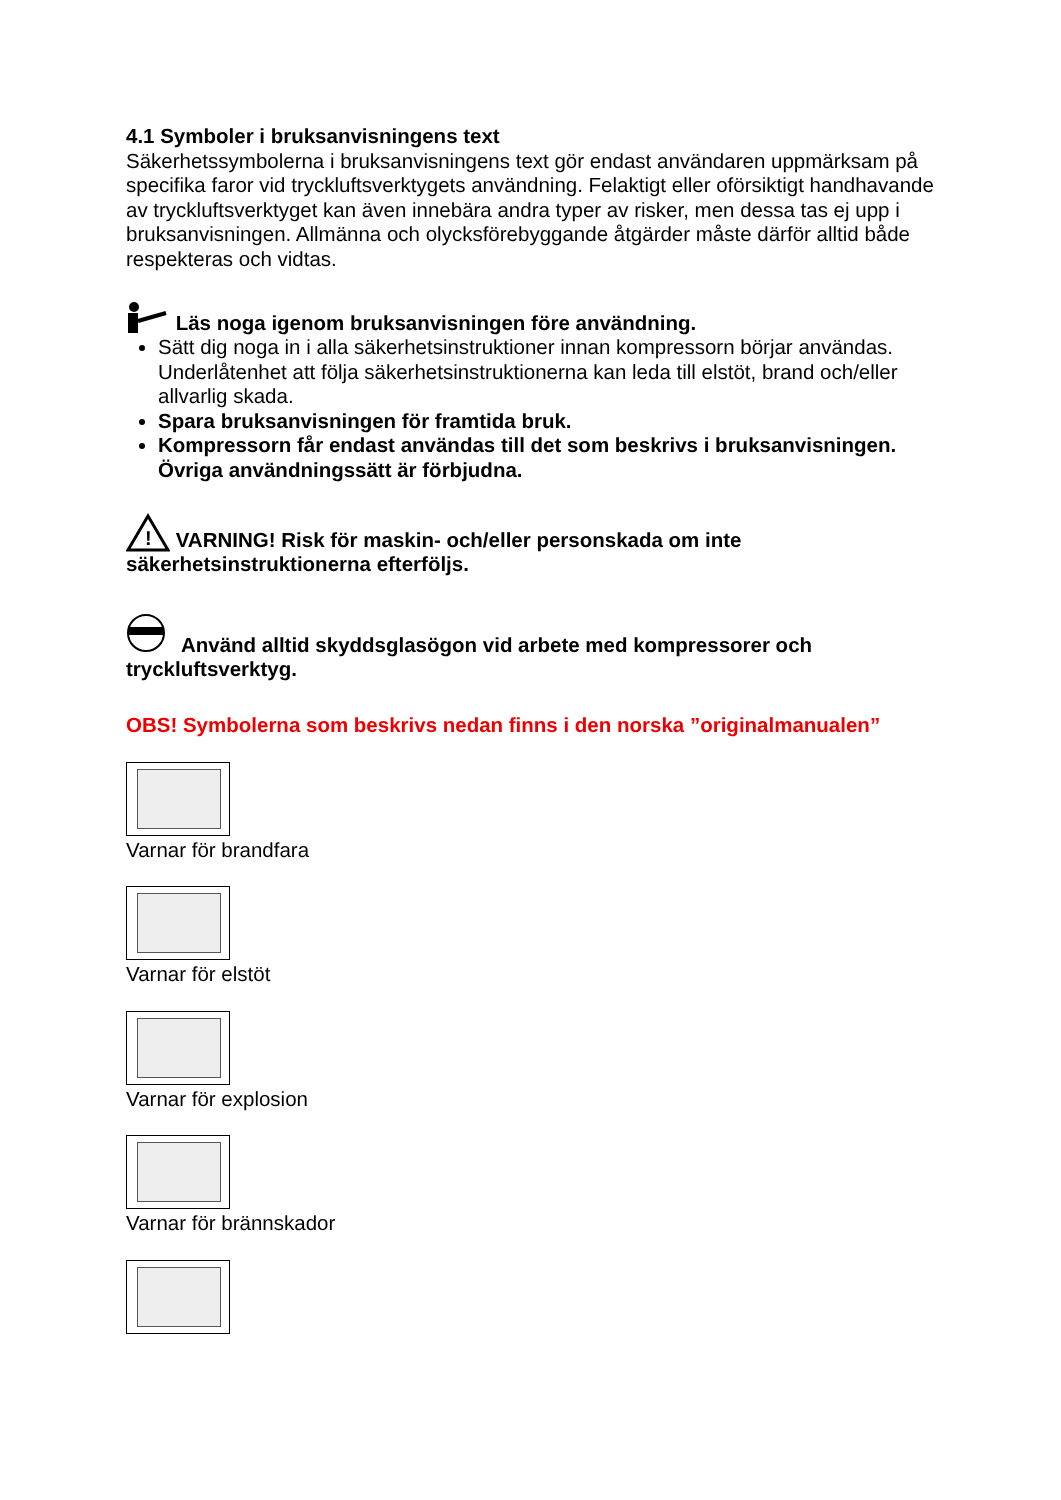4.1 Symboler i bruksanvisningens text
Säkerhetssymbolerna i bruksanvisningens text gör endast användaren uppmärksam på specifika faror vid tryckluftsverktygets användning. Felaktigt eller oförsiktigt handhavande av tryckluftsverktyget kan även innebära andra typer av risker, men dessa tas ej upp i bruksanvisningen. Allmänna och olycksförebyggande åtgärder måste därför alltid både respekteras och vidtas.
Läs noga igenom bruksanvisningen före användning.
Sätt dig noga in i alla säkerhetsinstruktioner innan kompressorn börjar användas. Underlåtenhet att följa säkerhetsinstruktionerna kan leda till elstöt, brand och/eller allvarlig skada.
Spara bruksanvisningen för framtida bruk.
Kompressorn får endast användas till det som beskrivs i bruksanvisningen. Övriga användningssätt är förbjudna.
!
VARNING! Risk för maskin- och/eller personskada om inte säkerhetsinstruktionerna efterföljs.
Använd alltid skyddsglasögon vid arbete med kompressorer och tryckluftsverktyg.
OBS! Symbolerna som beskrivs nedan finns i den norska ”originalmanualen”
Varnar för brandfara
Varnar för elstöt
Varnar för explosion
Varnar för brännskador